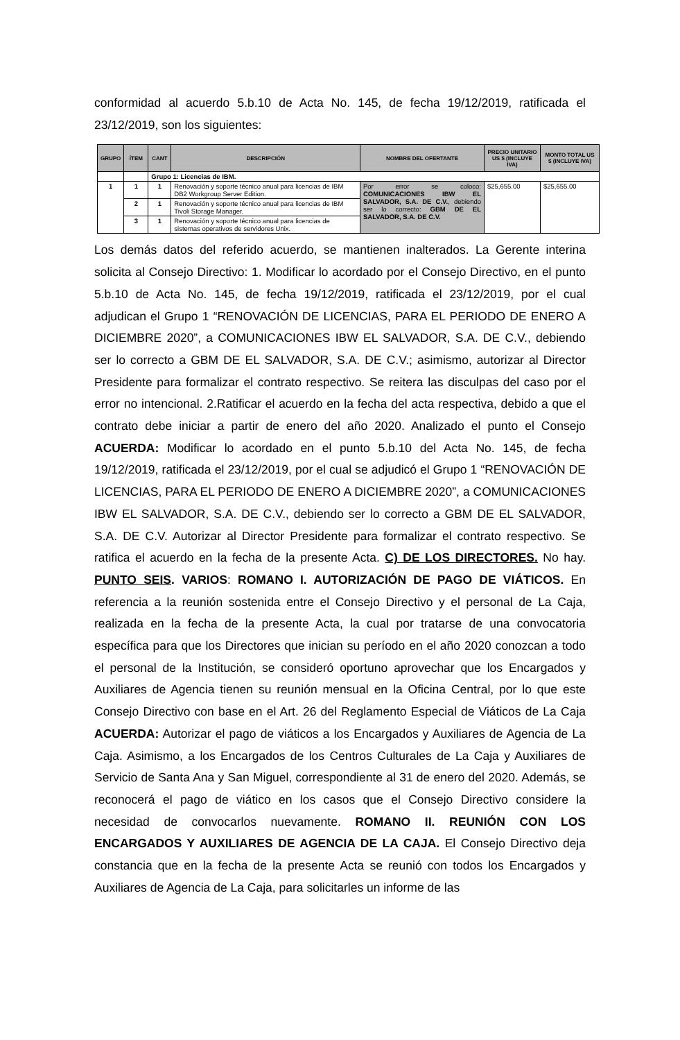conformidad al acuerdo 5.b.10 de Acta No. 145, de fecha 19/12/2019, ratificada el 23/12/2019, son los siguientes:
| GRUPO | ÍTEM | CANT | DESCRIPCIÓN | NOMBRE DEL OFERTANTE | PRECIO UNITARIO US $ (INCLUYE IVA) | MONTO TOTAL US $ (INCLUYE IVA) |
| --- | --- | --- | --- | --- | --- | --- |
| | | Grupo 1: Licencias de IBM. | | | | |
| 1 | 1 | 1 | Renovación y soporte técnico anual para licencias de IBM DB2 Workgroup Server Edition. | Por error se coloco: COMUNICACIONES IBW EL SALVADOR, S.A. DE C.V. , debiendo ser lo correcto: GBM DE EL SALVADOR, S.A. DE C.V. | $25,655.00 | $25,655.00 |
| | 2 | 1 | Renovación y soporte técnico anual para licencias de IBM Tivoli Storage Manager. | | | |
| | 3 | 1 | Renovación y soporte técnico anual para licencias de sistemas operativos de servidores Unix. | | | |
Los demás datos del referido acuerdo, se mantienen inalterados. La Gerente interina solicita al Consejo Directivo: 1. Modificar lo acordado por el Consejo Directivo, en el punto 5.b.10 de Acta No. 145, de fecha 19/12/2019, ratificada el 23/12/2019, por el cual adjudican el Grupo 1 “RENOVACIÓN DE LICENCIAS, PARA EL PERIODO DE ENERO A DICIEMBRE 2020”, a COMUNICACIONES IBW EL SALVADOR, S.A. DE C.V., debiendo ser lo correcto a GBM DE EL SALVADOR, S.A. DE C.V.; asimismo, autorizar al Director Presidente para formalizar el contrato respectivo. Se reitera las disculpas del caso por el error no intencional. 2.Ratificar el acuerdo en la fecha del acta respectiva, debido a que el contrato debe iniciar a partir de enero del año 2020. Analizado el punto el Consejo ACUERDA: Modificar lo acordado en el punto 5.b.10 del Acta No. 145, de fecha 19/12/2019, ratificada el 23/12/2019, por el cual se adjudicó el Grupo 1 “RENOVACIÓN DE LICENCIAS, PARA EL PERIODO DE ENERO A DICIEMBRE 2020”, a COMUNICACIONES IBW EL SALVADOR, S.A. DE C.V., debiendo ser lo correcto a GBM DE EL SALVADOR, S.A. DE C.V. Autorizar al Director Presidente para formalizar el contrato respectivo. Se ratifica el acuerdo en la fecha de la presente Acta. C) DE LOS DIRECTORES. No hay. PUNTO SEIS. VARIOS: ROMANO I. AUTORIZACIÓN DE PAGO DE VIÁTICOS. En referencia a la reunión sostenida entre el Consejo Directivo y el personal de La Caja, realizada en la fecha de la presente Acta, la cual por tratarse de una convocatoria específica para que los Directores que inician su período en el año 2020 conozcan a todo el personal de la Institución, se consideró oportuno aprovechar que los Encargados y Auxiliares de Agencia tienen su reunión mensual en la Oficina Central, por lo que este Consejo Directivo con base en el Art. 26 del Reglamento Especial de Viáticos de La Caja ACUERDA: Autorizar el pago de viáticos a los Encargados y Auxiliares de Agencia de La Caja. Asimismo, a los Encargados de los Centros Culturales de La Caja y Auxiliares de Servicio de Santa Ana y San Miguel, correspondiente al 31 de enero del 2020. Además, se reconocerá el pago de viático en los casos que el Consejo Directivo considere la necesidad de convocarlos nuevamente. ROMANO II. REUNIÓN CON LOS ENCARGADOS Y AUXILIARES DE AGENCIA DE LA CAJA. El Consejo Directivo deja constancia que en la fecha de la presente Acta se reunió con todos los Encargados y Auxiliares de Agencia de La Caja, para solicitarles un informe de las